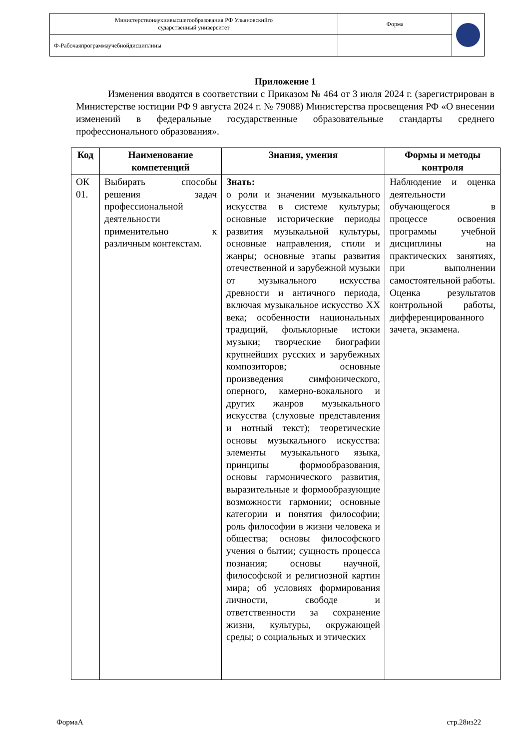| Министерствонаукиивысшегообразования РФ Ульяновскийго сударственный университет | Форма | |
| Ф-Рабочаяпрограммаучебнойдисциплины | | |
Приложение 1
Изменения вводятся в соответствии с Приказом № 464 от 3 июля 2024 г. (зарегистрирован в Министерстве юстиции РФ 9 августа 2024 г. № 79088) Министерства просвещения РФ «О внесении изменений в федеральные государственные образовательные стандарты среднего профессионального образования».
| Код | Наименование компетенций | Знания, умения | Формы и методы контроля |
| --- | --- | --- | --- |
| ОК 01. | Выбирать способы решения задач профессиональной деятельности применительно к различным контекстам. | Знать: о роли и значении музыкального искусства в системе культуры; основные исторические периоды развития музыкальной культуры, основные направления, стили и жанры; основные этапы развития отечественной и зарубежной музыки от музыкального искусства древности и античного периода, включая музыкальное искусство XX века; особенности национальных традиций, фольклорные истоки музыки; творческие биографии крупнейших русских и зарубежных композиторов; основные произведения симфонического, оперного, камерно-вокального и других жанров музыкального искусства (слуховые представления и нотный текст); теоретические основы музыкального искусства: элементы музыкального языка, принципы формообразования, основы гармонического развития, выразительные и формообразующие возможности гармонии; основные категории и понятия философии; роль философии в жизни человека и общества; основы философского учения о бытии; сущность процесса познания; основы научной, философской и религиозной картин мира; об условиях формирования личности, свободе и ответственности за сохранение жизни, культуры, окружающей среды; о социальных и этических | Наблюдение и оценка деятельности обучающегося в процессе освоения программы учебной дисциплины на практических занятиях, при выполнении самостоятельной работы. Оценка результатов контрольной работы, дифференцированного зачета, экзамена. |
ФормаА стр.28из22